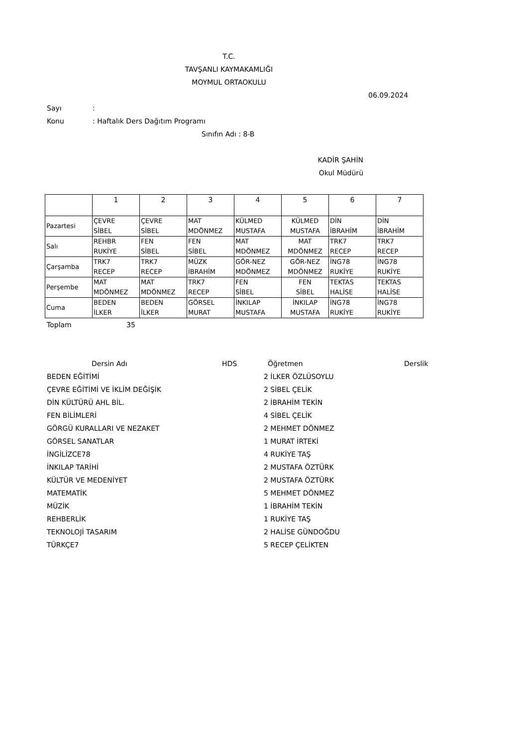T.C.
TAVŞANLI KAYMAKAMLIĞI
MOYMUL ORTAOKULU
06.09.2024
Sayı:
Konu: Haftalık Ders Dağıtım Programı
Sınıfın Adı : 8-B
KADİR ŞAHİN
Okul Müdürü
| | 1 | 2 | 3 | 4 | 5 | 6 | 7 |
| Pazartesi | ÇEVRE SİBEL | ÇEVRE SİBEL | MAT MDÖNMEZ | KÜLMED MUSTAFA | KÜLMED MUSTAFA | DİN İBRAHİM | DİN İBRAHİM |
| Salı | REHBR RUKİYE | FEN SİBEL | FEN SİBEL | MAT MDÖNMEZ | MAT MDÖNMEZ | TRK7 RECEP | TRK7 RECEP |
| Çarşamba | TRK7 RECEP | TRK7 RECEP | MÜZK İBRAHİM | GÖR-NEZ MDÖNMEZ | GÖR-NEZ MDÖNMEZ | İNG78 RUKİYE | İNG78 RUKİYE |
| Perşembe | MAT MDÖNMEZ | MAT MDÖNMEZ | TRK7 RECEP | FEN SİBEL | FEN SİBEL | TEKTAS HALİSE | TEKTAS HALİSE |
| Cuma | BEDEN İLKER | BEDEN İLKER | GÖRSEL MURAT | İNKILAP MUSTAFA | İNKILAP MUSTAFA | İNG78 RUKİYE | İNG78 RUKİYE |
Toplam 35
| Dersin Adı | HDS | Öğretmen | Derslik |
| BEDEN EĞİTİMİ | | 2 İLKER ÖZLÜSOYLU | |
| ÇEVRE EĞİTİMİ VE İKLİM DEĞİŞİK | | 2 SİBEL ÇELİK | |
| DİN KÜLTÜRÜ AHL BİL. | | 2 İBRAHİM TEKİN | |
| FEN BİLİMLERİ | | 4 SİBEL ÇELİK | |
| GÖRGÜ KURALLARI VE NEZAKET | | 2 MEHMET DÖNMEZ | |
| GÖRSEL SANATLAR | | 1 MURAT İRTEKİ | |
| İNGİLİZCE78 | | 4 RUKİYE TAŞ | |
| İNKILAP TARİHİ | | 2 MUSTAFA ÖZTÜRK | |
| KÜLTÜR VE MEDENİYET | | 2 MUSTAFA ÖZTÜRK | |
| MATEMATİK | | 5 MEHMET DÖNMEZ | |
| MÜZİK | | 1 İBRAHİM TEKİN | |
| REHBERLİK | | 1 RUKİYE TAŞ | |
| TEKNOLOJİ TASARIM | | 2 HALİSE GÜNDOĞDU | |
| TÜRKÇE7 | | 5 RECEP ÇELİKTEN | |